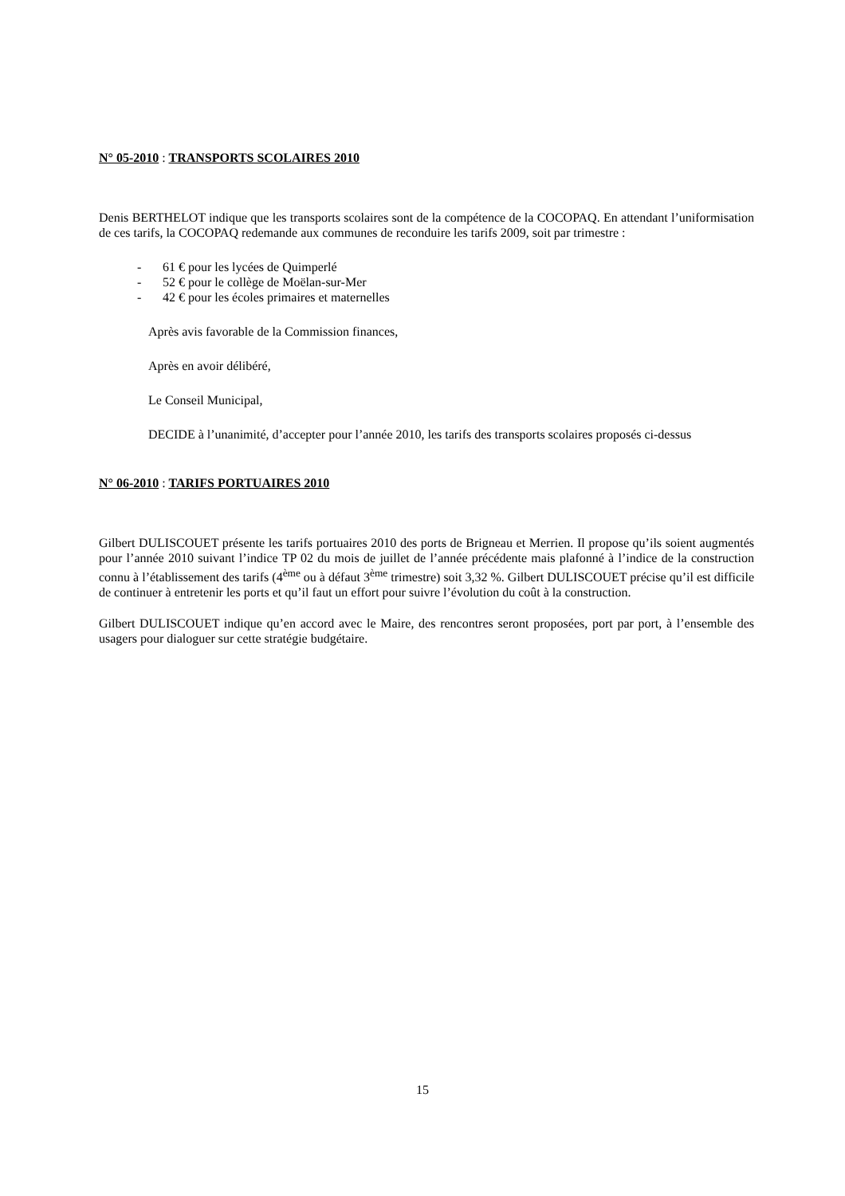N° 05-2010 : TRANSPORTS SCOLAIRES 2010
Denis BERTHELOT indique que les transports scolaires sont de la compétence de la COCOPAQ. En attendant l’uniformisation de ces tarifs, la COCOPAQ redemande aux communes de reconduire les tarifs 2009, soit par trimestre :
- 61 € pour les lycées de Quimperlé
- 52 € pour le collège de Moëlan-sur-Mer
- 42 € pour les écoles primaires et maternelles
Après avis favorable de la Commission finances,
Après en avoir délibéré,
Le Conseil Municipal,
DECIDE à l’unanimité, d’accepter pour l’année 2010, les tarifs des transports scolaires proposés ci-dessus
N° 06-2010 : TARIFS PORTUAIRES 2010
Gilbert DULISCOUET présente les tarifs portuaires 2010 des ports de Brigneau et Merrien. Il propose qu’ils soient augmentés pour l’année 2010 suivant l’indice TP 02 du mois de juillet de l’année précédente mais plafonné à l’indice de la construction connu à l’établissement des tarifs (4<sup>ème</sup> ou à défaut 3<sup>ème</sup> trimestre) soit 3,32 %. Gilbert DULISCOUET précise qu’il est difficile de continuer à entretenir les ports et qu’il faut un effort pour suivre l’évolution du coût à la construction.
Gilbert DULISCOUET indique qu’en accord avec le Maire, des rencontres seront proposées, port par port, à l’ensemble des usagers pour dialoguer sur cette stratégie budgétaire.
15